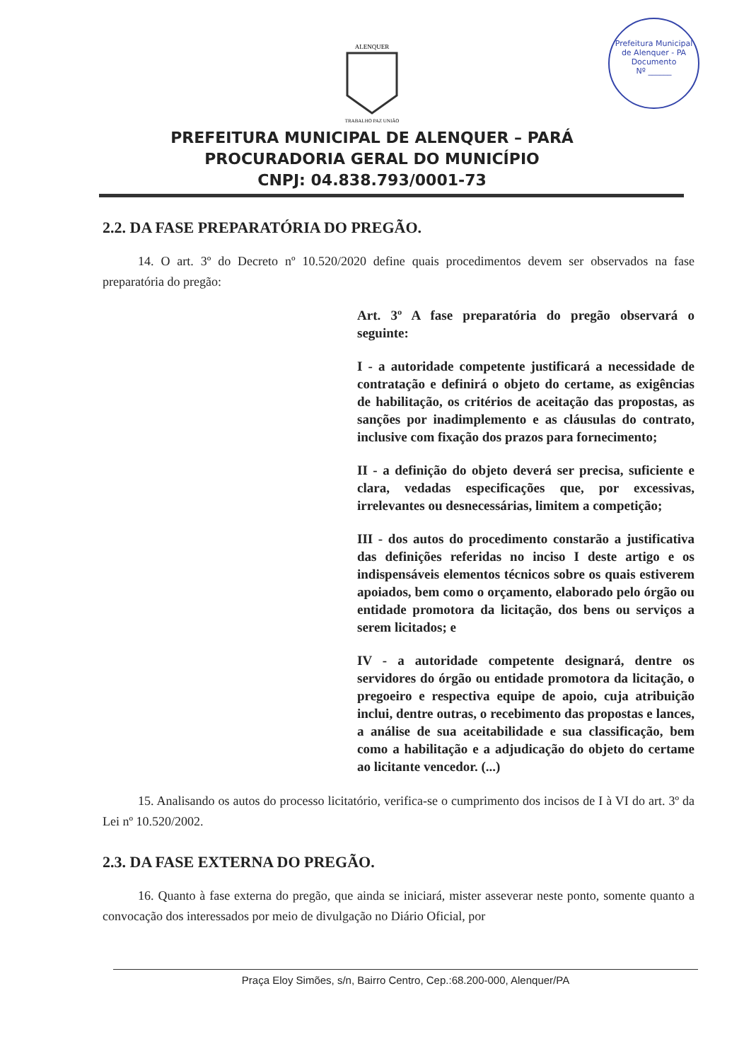Prefeitura Municipal de Alenquer - PA
Documento
Nº ______
ALENQUER
TRABALHO PAZ UNIÃO
PREFEITURA MUNICIPAL DE ALENQUER – PARÁ
PROCURADORIA GERAL DO MUNICÍPIO
CNPJ: 04.838.793/0001-73
2.2. DA FASE PREPARATÓRIA DO PREGÃO.
14. O art. 3º do Decreto nº 10.520/2020 define quais procedimentos devem ser observados na fase preparatória do pregão:
Art. 3º A fase preparatória do pregão observará o seguinte:
I - a autoridade competente justificará a necessidade de contratação e definirá o objeto do certame, as exigências de habilitação, os critérios de aceitação das propostas, as sanções por inadimplemento e as cláusulas do contrato, inclusive com fixação dos prazos para fornecimento;
II - a definição do objeto deverá ser precisa, suficiente e clara, vedadas especificações que, por excessivas, irrelevantes ou desnecessárias, limitem a competição;
III - dos autos do procedimento constarão a justificativa das definições referidas no inciso I deste artigo e os indispensáveis elementos técnicos sobre os quais estiverem apoiados, bem como o orçamento, elaborado pelo órgão ou entidade promotora da licitação, dos bens ou serviços a serem licitados; e
IV - a autoridade competente designará, dentre os servidores do órgão ou entidade promotora da licitação, o pregoeiro e respectiva equipe de apoio, cuja atribuição inclui, dentre outras, o recebimento das propostas e lances, a análise de sua aceitabilidade e sua classificação, bem como a habilitação e a adjudicação do objeto do certame ao licitante vencedor. (...)
15. Analisando os autos do processo licitatório, verifica-se o cumprimento dos incisos de I à VI do art. 3º da Lei nº 10.520/2002.
2.3. DA FASE EXTERNA DO PREGÃO.
16. Quanto à fase externa do pregão, que ainda se iniciará, mister asseverar neste ponto, somente quanto a convocação dos interessados por meio de divulgação no Diário Oficial, por
Praça Eloy Simões, s/n, Bairro Centro, Cep.:68.200-000, Alenquer/PA